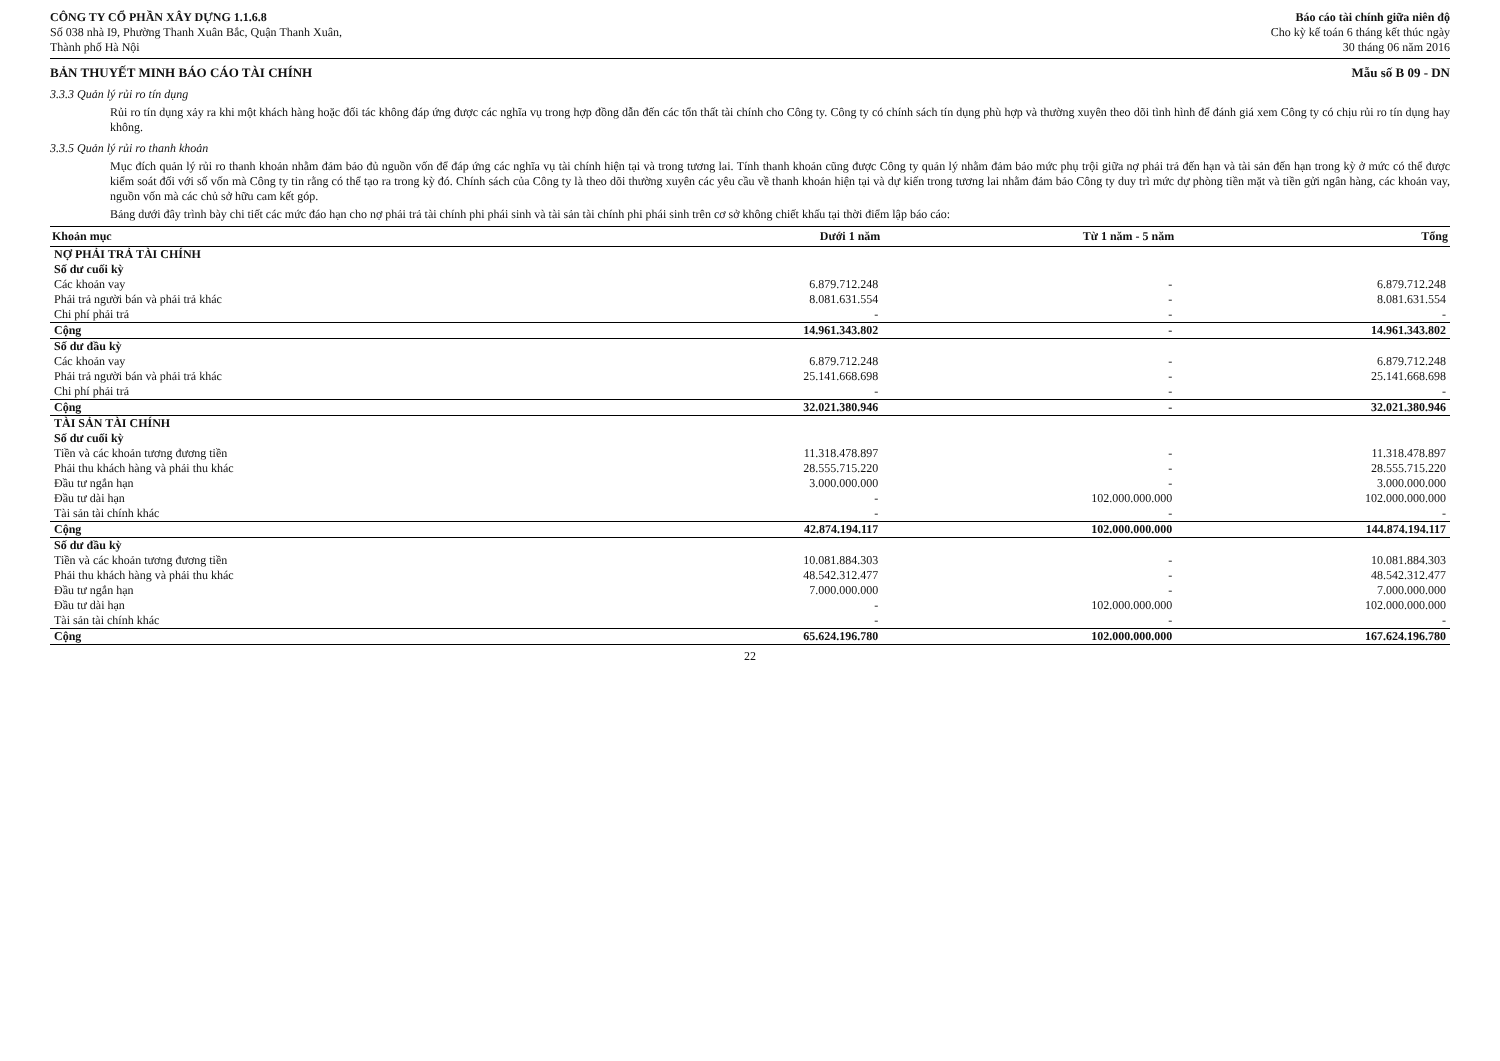CÔNG TY CỔ PHẦN XÂY DỰNG 1.1.6.8
Số 038 nhà I9, Phường Thanh Xuân Bắc, Quận Thanh Xuân,
Thành phố Hà Nội
Báo cáo tài chính giữa niên độ
Cho kỳ kế toán 6 tháng kết thúc ngày
30 tháng 06 năm 2016
BẢN THUYẾT MINH BÁO CÁO TÀI CHÍNH Mẫu số B 09 - DN
3.3.3 Quản lý rủi ro tín dụng
Rủi ro tín dụng xảy ra khi một khách hàng hoặc đối tác không đáp ứng được các nghĩa vụ trong hợp đồng dẫn đến các tổn thất tài chính cho Công ty. Công ty có chính sách tín dụng phù hợp và thường xuyên theo dõi tình hình để đánh giá xem Công ty có chịu rủi ro tín dụng hay không.
3.3.5 Quản lý rủi ro thanh khoản
Mục đích quản lý rủi ro thanh khoản nhằm đảm bảo đủ nguồn vốn để đáp ứng các nghĩa vụ tài chính hiện tại và trong tương lai. Tính thanh khoản cũng được Công ty quản lý nhằm đảm bảo mức phụ trội giữa nợ phải trả đến hạn và tài sản đến hạn trong kỳ ở mức có thể được kiểm soát đối với số vốn mà Công ty tin rằng có thể tạo ra trong kỳ đó. Chính sách của Công ty là theo dõi thường xuyên các yêu cầu về thanh khoản hiện tại và dự kiến trong tương lai nhằm đảm bảo Công ty duy trì mức dự phòng tiền mặt và tiền gửi ngân hàng, các khoản vay, nguồn vốn mà các chủ sở hữu cam kết góp.
Bảng dưới đây trình bày chi tiết các mức đáo hạn cho nợ phải trả tài chính phi phái sinh và tài sản tài chính phi phái sinh trên cơ sở không chiết khấu tại thời điểm lập báo cáo:
| Khoản mục | Dưới 1 năm | Từ 1 năm - 5 năm | Tổng |
| --- | --- | --- | --- |
| NỢ PHẢI TRẢ TÀI CHÍNH | | | |
| Số dư cuối kỳ | | | |
| Các khoản vay | 6.879.712.248 | - | 6.879.712.248 |
| Phải trả người bán và phải trả khác | 8.081.631.554 | - | 8.081.631.554 |
| Chi phí phải trả | - | - | - |
| Cộng | 14.961.343.802 | - | 14.961.343.802 |
| Số dư đầu kỳ | | | |
| Các khoản vay | 6.879.712.248 | - | 6.879.712.248 |
| Phải trả người bán và phải trả khác | 25.141.668.698 | - | 25.141.668.698 |
| Chi phí phải trả | - | - | - |
| Cộng | 32.021.380.946 | - | 32.021.380.946 |
| TÀI SẢN TÀI CHÍNH | | | |
| Số dư cuối kỳ | | | |
| Tiền và các khoản tương đương tiền | 11.318.478.897 | - | 11.318.478.897 |
| Phải thu khách hàng và phải thu khác | 28.555.715.220 | - | 28.555.715.220 |
| Đầu tư ngắn hạn | 3.000.000.000 | - | 3.000.000.000 |
| Đầu tư dài hạn | - | 102.000.000.000 | 102.000.000.000 |
| Tài sản tài chính khác | - | - | - |
| Cộng | 42.874.194.117 | 102.000.000.000 | 144.874.194.117 |
| Số dư đầu kỳ | | | |
| Tiền và các khoản tương đương tiền | 10.081.884.303 | - | 10.081.884.303 |
| Phải thu khách hàng và phải thu khác | 48.542.312.477 | - | 48.542.312.477 |
| Đầu tư ngắn hạn | 7.000.000.000 | - | 7.000.000.000 |
| Đầu tư dài hạn | - | 102.000.000.000 | 102.000.000.000 |
| Tài sản tài chính khác | - | - | - |
| Cộng | 65.624.196.780 | 102.000.000.000 | 167.624.196.780 |
22